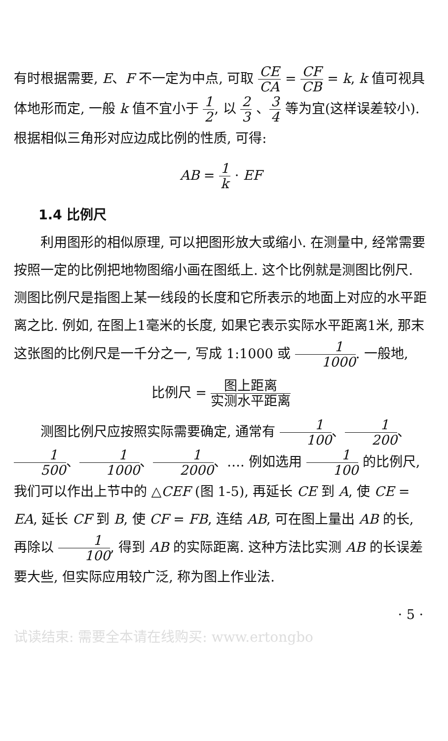有时根据需要, E、F 不一定为中点, 可取 CE CA = CF CB = k, k 值可视具体地形而定, 一般 k 值不宜小于 1 2, 以 2 3 、3 4 等为宜(这样误差较小). 根据相似三角形对应边成比例的性质, 可得:
AB = 1 k · EF
1.4 比例尺
利用图形的相似原理, 可以把图形放大或缩小. 在测量中, 经常需要按照一定的比例把地物图缩小画在图纸上. 这个比例就是测图比例尺. 测图比例尺是指图上某一线段的长度和它所表示的地面上对应的水平距离之比. 例如, 在图上1毫米的长度, 如果它表示实际水平距离1米, 那末这张图的比例尺是一千分之一, 写成 1:1000 或 1 1000. 一般地,
比例尺 = 图上距离 实测水平距离
测图比例尺应按照实际需要确定, 通常有 1 100、1 200、1 500、1 1000、1 2000、…. 例如选用 1 100 的比例尺, 我们可以作出上节中的 △CEF (图 1-5), 再延长 CE 到 A, 使 CE = EA, 延长 CF 到 B, 使 CF = FB, 连结 AB, 可在图上量出 AB 的长, 再除以 1 100, 得到 AB 的实际距离. 这种方法比实测 AB 的长误差要大些, 但实际应用较广泛, 称为图上作业法.
· 5 ·
试读结束: 需要全本请在线购买: www.ertongbo